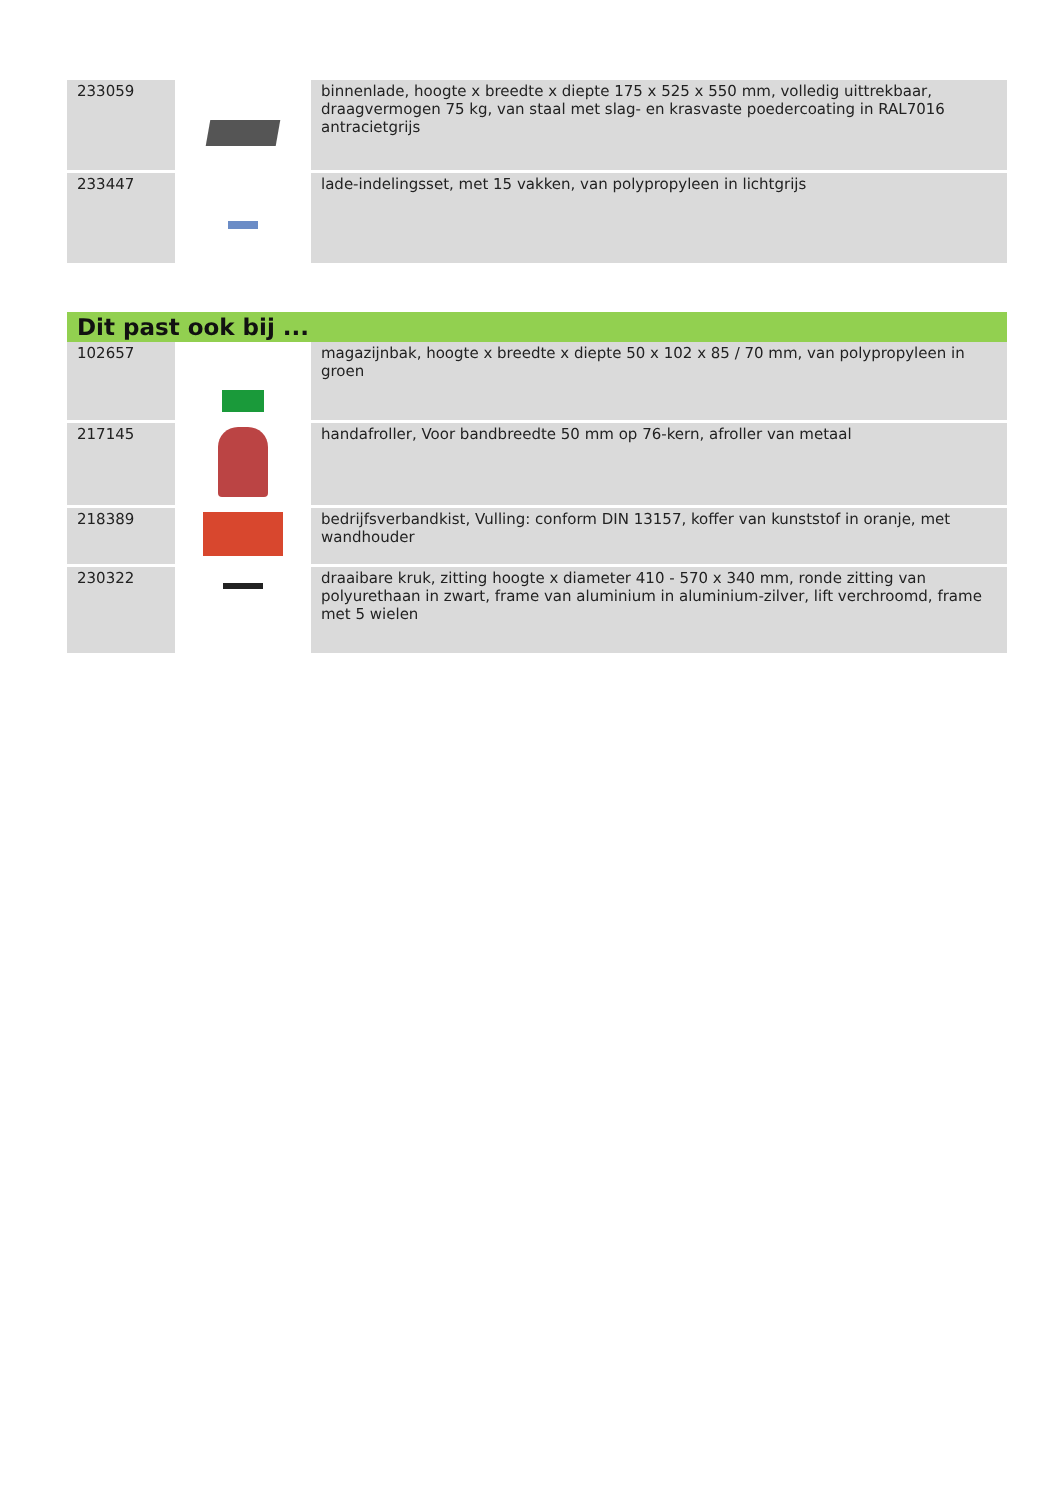| 233059 | | binnenlade, hoogte x breedte x diepte 175 x 525 x 550 mm, volledig uittrekbaar, draagvermogen 75 kg, van staal met slag- en krasvaste poedercoating in RAL7016 antracietgrijs |
| 233447 | | lade-indelingsset, met 15 vakken, van polypropyleen in lichtgrijs |
Dit past ook bij ...
| 102657 | | magazijnbak, hoogte x breedte x diepte 50 x 102 x 85 / 70 mm, van polypropyleen in groen |
| 217145 | | handafroller, Voor bandbreedte 50 mm op 76-kern, afroller van metaal |
| 218389 | | bedrijfsverbandkist, Vulling: conform DIN 13157, koffer van kunststof in oranje, met wandhouder |
| 230322 | | draaibare kruk, zitting hoogte x diameter 410 - 570 x 340 mm, ronde zitting van polyurethaan in zwart, frame van aluminium in aluminium-zilver, lift verchroomd, frame met 5 wielen |